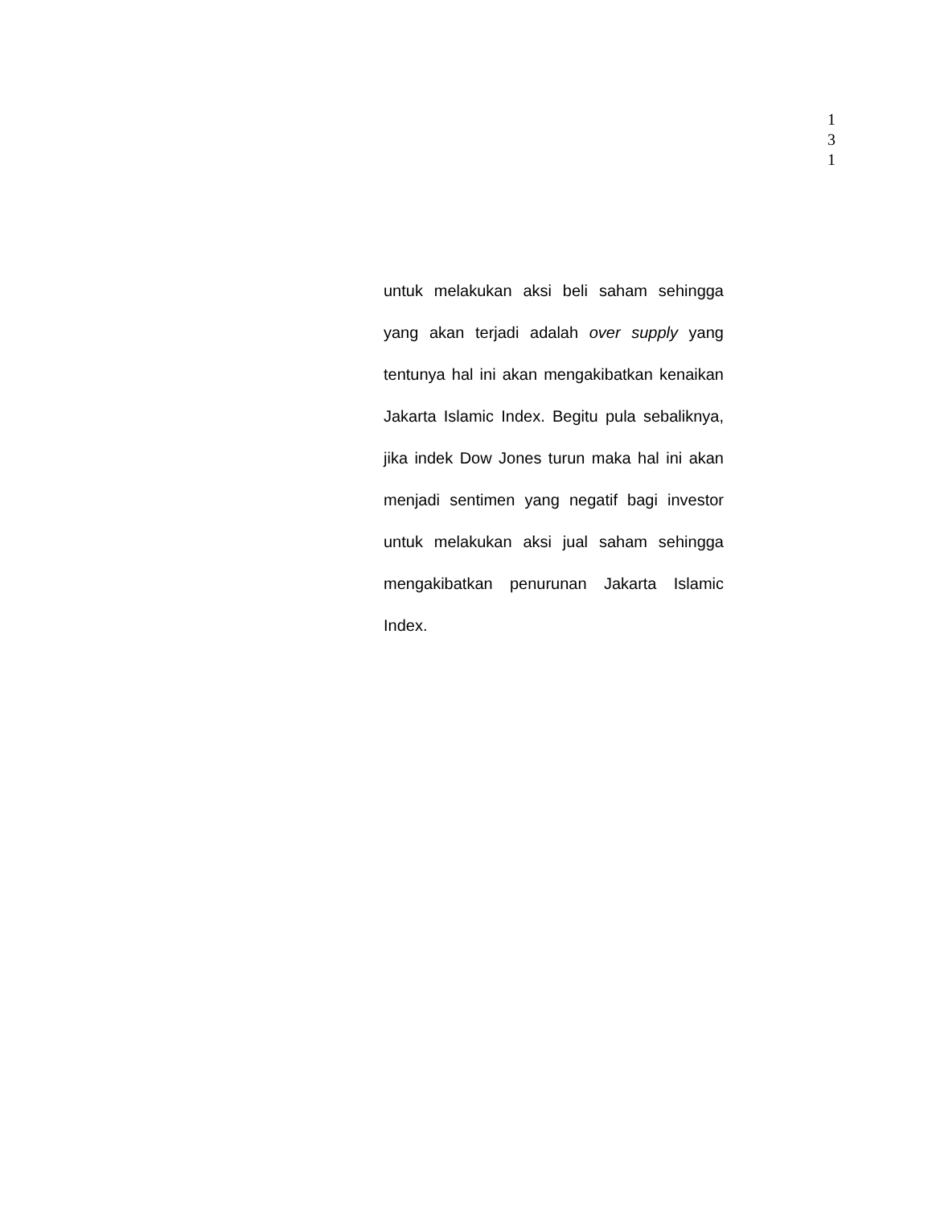1
3
1
untuk melakukan aksi beli saham sehingga yang akan terjadi adalah over supply yang tentunya hal ini akan mengakibatkan kenaikan Jakarta Islamic Index. Begitu pula sebaliknya, jika indek Dow Jones turun maka hal ini akan menjadi sentimen yang negatif bagi investor untuk melakukan aksi jual saham sehingga mengakibatkan penurunan Jakarta Islamic Index.